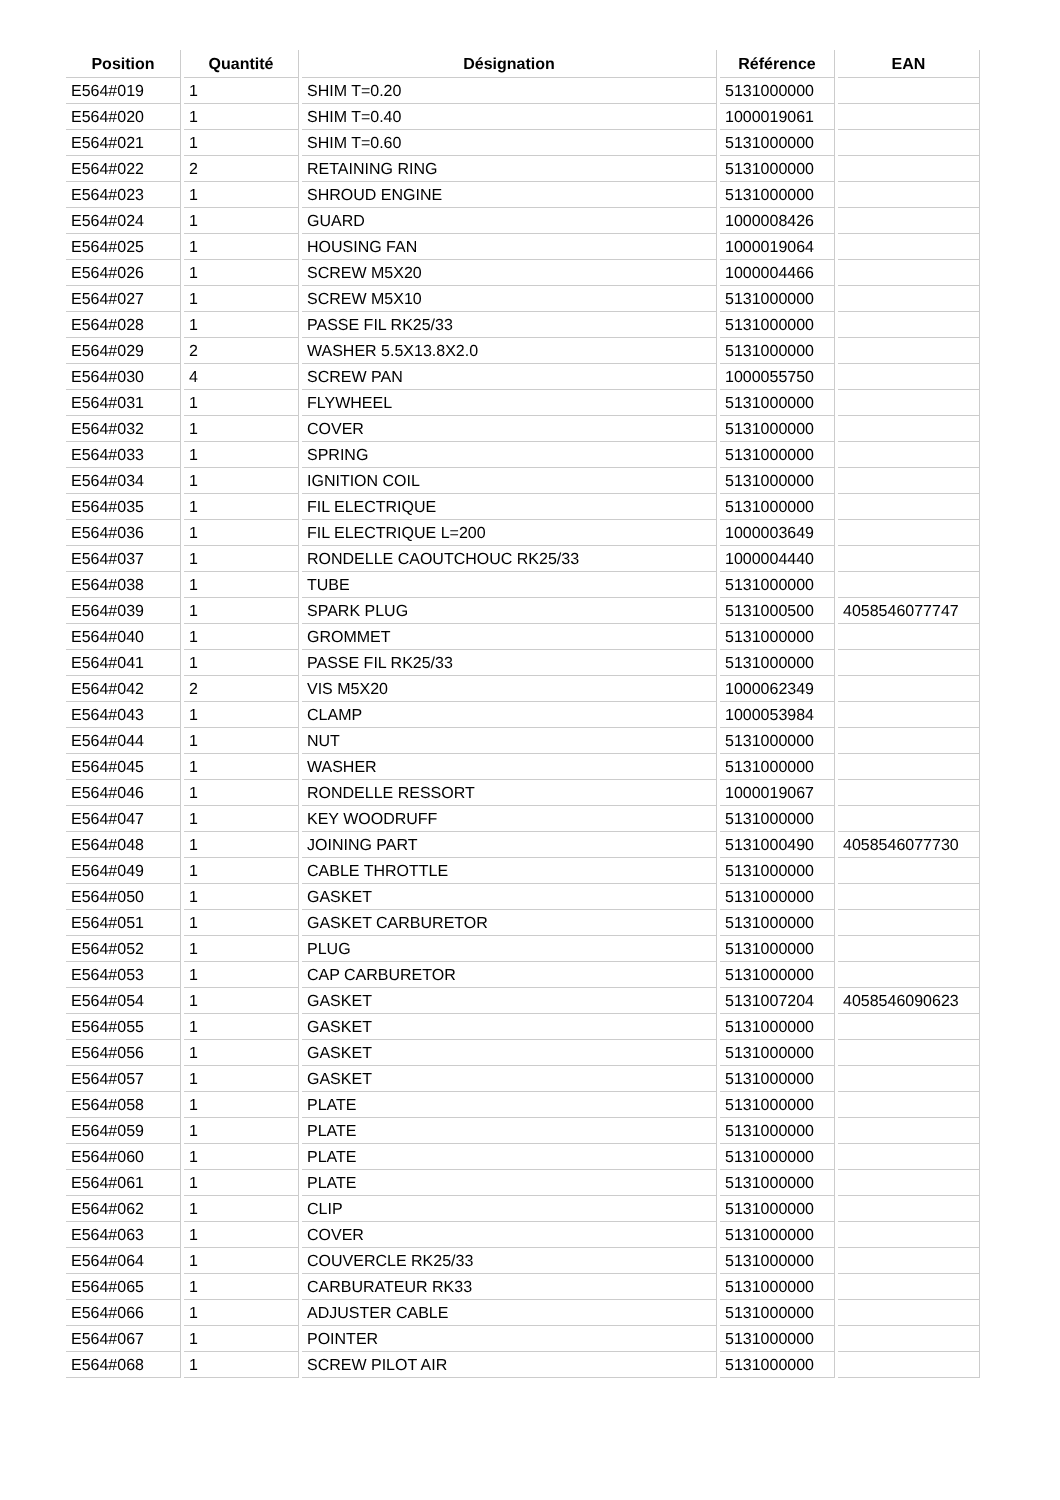| Position | Quantité | Désignation | Référence | EAN |
| --- | --- | --- | --- | --- |
| E564#019 | 1 | SHIM T=0.20 | 5131000000 | |
| E564#020 | 1 | SHIM T=0.40 | 1000019061 | |
| E564#021 | 1 | SHIM T=0.60 | 5131000000 | |
| E564#022 | 2 | RETAINING RING | 5131000000 | |
| E564#023 | 1 | SHROUD ENGINE | 5131000000 | |
| E564#024 | 1 | GUARD | 1000008426 | |
| E564#025 | 1 | HOUSING FAN | 1000019064 | |
| E564#026 | 1 | SCREW M5X20 | 1000004466 | |
| E564#027 | 1 | SCREW M5X10 | 5131000000 | |
| E564#028 | 1 | PASSE FIL RK25/33 | 5131000000 | |
| E564#029 | 2 | WASHER 5.5X13.8X2.0 | 5131000000 | |
| E564#030 | 4 | SCREW PAN | 1000055750 | |
| E564#031 | 1 | FLYWHEEL | 5131000000 | |
| E564#032 | 1 | COVER | 5131000000 | |
| E564#033 | 1 | SPRING | 5131000000 | |
| E564#034 | 1 | IGNITION COIL | 5131000000 | |
| E564#035 | 1 | FIL ELECTRIQUE | 5131000000 | |
| E564#036 | 1 | FIL ELECTRIQUE L=200 | 1000003649 | |
| E564#037 | 1 | RONDELLE CAOUTCHOUC RK25/33 | 1000004440 | |
| E564#038 | 1 | TUBE | 5131000000 | |
| E564#039 | 1 | SPARK PLUG | 5131000500 | 4058546077747 |
| E564#040 | 1 | GROMMET | 5131000000 | |
| E564#041 | 1 | PASSE FIL RK25/33 | 5131000000 | |
| E564#042 | 2 | VIS M5X20 | 1000062349 | |
| E564#043 | 1 | CLAMP | 1000053984 | |
| E564#044 | 1 | NUT | 5131000000 | |
| E564#045 | 1 | WASHER | 5131000000 | |
| E564#046 | 1 | RONDELLE RESSORT | 1000019067 | |
| E564#047 | 1 | KEY WOODRUFF | 5131000000 | |
| E564#048 | 1 | JOINING PART | 5131000490 | 4058546077730 |
| E564#049 | 1 | CABLE THROTTLE | 5131000000 | |
| E564#050 | 1 | GASKET | 5131000000 | |
| E564#051 | 1 | GASKET CARBURETOR | 5131000000 | |
| E564#052 | 1 | PLUG | 5131000000 | |
| E564#053 | 1 | CAP CARBURETOR | 5131000000 | |
| E564#054 | 1 | GASKET | 5131007204 | 4058546090623 |
| E564#055 | 1 | GASKET | 5131000000 | |
| E564#056 | 1 | GASKET | 5131000000 | |
| E564#057 | 1 | GASKET | 5131000000 | |
| E564#058 | 1 | PLATE | 5131000000 | |
| E564#059 | 1 | PLATE | 5131000000 | |
| E564#060 | 1 | PLATE | 5131000000 | |
| E564#061 | 1 | PLATE | 5131000000 | |
| E564#062 | 1 | CLIP | 5131000000 | |
| E564#063 | 1 | COVER | 5131000000 | |
| E564#064 | 1 | COUVERCLE RK25/33 | 5131000000 | |
| E564#065 | 1 | CARBURATEUR RK33 | 5131000000 | |
| E564#066 | 1 | ADJUSTER CABLE | 5131000000 | |
| E564#067 | 1 | POINTER | 5131000000 | |
| E564#068 | 1 | SCREW PILOT AIR | 5131000000 | |